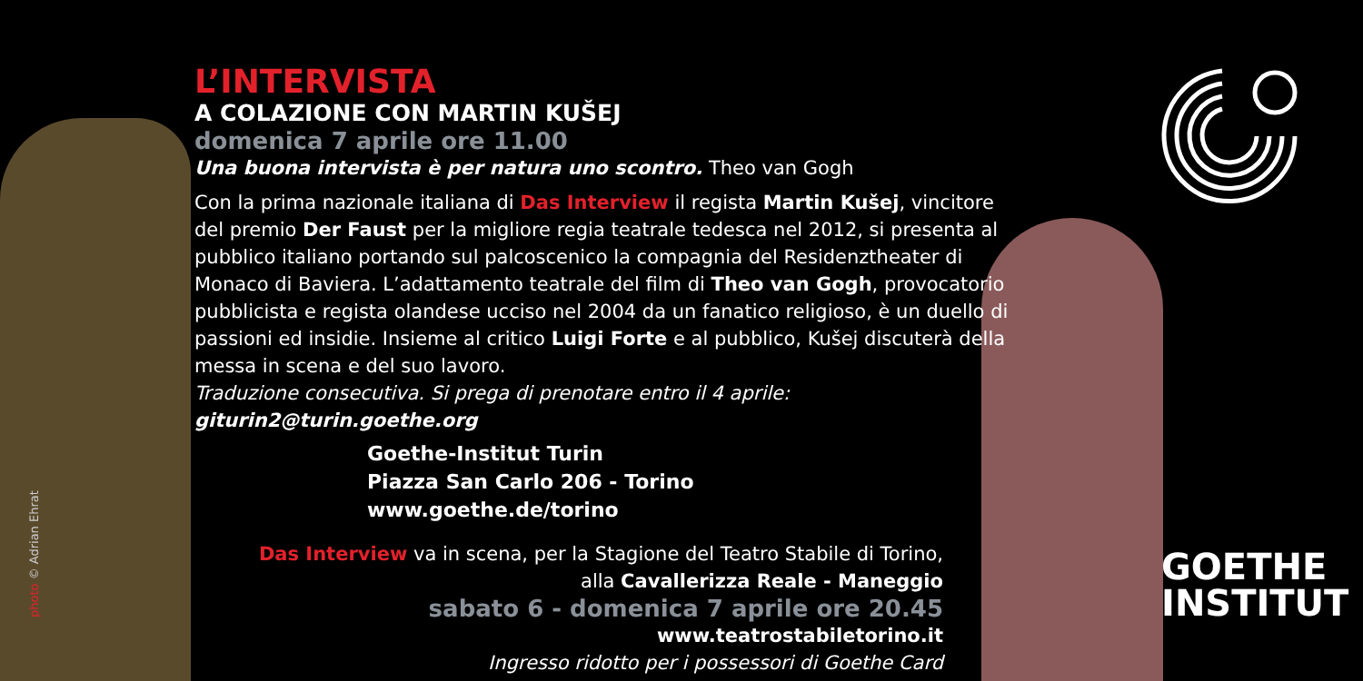L’INTERVISTA
A COLAZIONE CON MARTIN KUŠEJ
domenica 7 aprile ore 11.00
Una buona intervista è per natura uno scontro. Theo van Gogh
Con la prima nazionale italiana di Das Interview il regista Martin Kušej, vincitore del premio Der Faust per la migliore regia teatrale tedesca nel 2012, si presenta al pubblico italiano portando sul palcoscenico la compagnia del Residenztheater di Monaco di Baviera. L’adattamento teatrale del film di Theo van Gogh, provocatorio pubblicista e regista olandese ucciso nel 2004 da un fanatico religioso, è un duello di passioni ed insidie. Insieme al critico Luigi Forte e al pubblico, Kušej discuterà della messa in scena e del suo lavoro.
Traduzione consecutiva. Si prega di prenotare entro il 4 aprile: giturin2@turin.goethe.org
Goethe-Institut Turin
Piazza San Carlo 206 - Torino
www.goethe.de/torino
Das Interview va in scena, per la Stagione del Teatro Stabile di Torino,
alla Cavallerizza Reale - Maneggio
sabato 6 - domenica 7 aprile ore 20.45
www.teatrostabiletorino.it
Ingresso ridotto per i possessori di Goethe Card
photo © Adrian Ehrat
GOETHE
INSTITUT